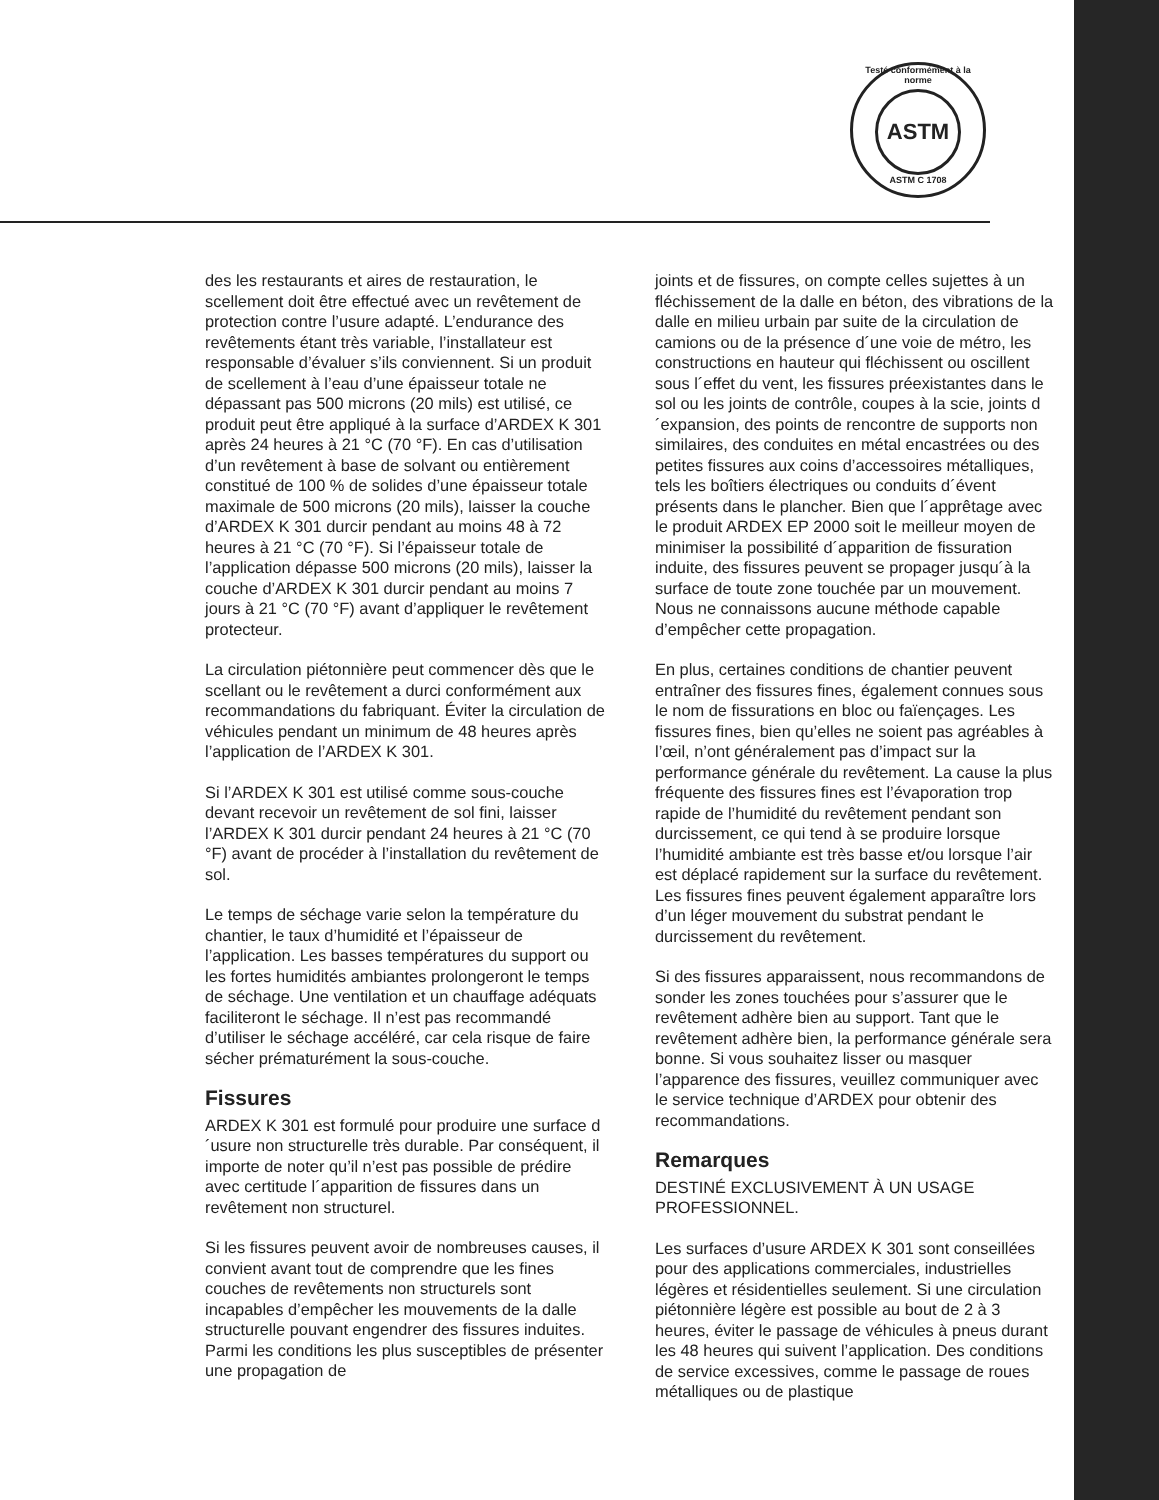Testé conformément à la norme
ASTM
ASTM C 1708
des les restaurants et aires de restauration, le scellement doit être effectué avec un revêtement de protection contre l’usure adapté. L’endurance des revêtements étant très variable, l’installateur est responsable d’évaluer s’ils conviennent. Si un produit de scellement à l’eau d’une épaisseur totale ne dépassant pas 500 microns (20 mils) est utilisé, ce produit peut être appliqué à la surface d’ARDEX K 301 après 24 heures à 21 °C (70 °F). En cas d’utilisation d’un revêtement à base de solvant ou entièrement constitué de 100 % de solides d’une épaisseur totale maximale de 500 microns (20 mils), laisser la couche d’ARDEX K 301 durcir pendant au moins 48 à 72 heures à 21 °C (70 °F). Si l’épaisseur totale de l’application dépasse 500 microns (20 mils), laisser la couche d’ARDEX K 301 durcir pendant au moins 7 jours à 21 °C (70 °F) avant d’appliquer le revêtement protecteur.
La circulation piétonnière peut commencer dès que le scellant ou le revêtement a durci conformément aux recommandations du fabriquant. Éviter la circulation de véhicules pendant un minimum de 48 heures après l’application de l’ARDEX K 301.
Si l’ARDEX K 301 est utilisé comme sous-couche devant recevoir un revêtement de sol fini, laisser l’ARDEX K 301 durcir pendant 24 heures à 21 °C (70 °F) avant de procéder à l’installation du revêtement de sol.
Le temps de séchage varie selon la température du chantier, le taux d’humidité et l’épaisseur de l’application. Les basses températures du support ou les fortes humidités ambiantes prolongeront le temps de séchage. Une ventilation et un chauffage adéquats faciliteront le séchage. Il n’est pas recommandé d’utiliser le séchage accéléré, car cela risque de faire sécher prématurément la sous-couche.
Fissures
ARDEX K 301 est formulé pour produire une surface d´usure non structurelle très durable. Par conséquent, il importe de noter qu’il n’est pas possible de prédire avec certitude l´apparition de fissures dans un revêtement non structurel.
Si les fissures peuvent avoir de nombreuses causes, il convient avant tout de comprendre que les fines couches de revêtements non structurels sont incapables d’empêcher les mouvements de la dalle structurelle pouvant engendrer des fissures induites. Parmi les conditions les plus susceptibles de présenter une propagation de
joints et de fissures, on compte celles sujettes à un fléchissement de la dalle en béton, des vibrations de la dalle en milieu urbain par suite de la circulation de camions ou de la présence d´une voie de métro, les constructions en hauteur qui fléchissent ou oscillent sous l´effet du vent, les fissures préexistantes dans le sol ou les joints de contrôle, coupes à la scie, joints d´expansion, des points de rencontre de supports non similaires, des conduites en métal encastrées ou des petites fissures aux coins d’accessoires métalliques, tels les boîtiers électriques ou conduits d´évent présents dans le plancher. Bien que l´apprêtage avec le produit ARDEX EP 2000 soit le meilleur moyen de minimiser la possibilité d´apparition de fissuration induite, des fissures peuvent se propager jusqu´à la surface de toute zone touchée par un mouvement. Nous ne connaissons aucune méthode capable d’empêcher cette propagation.
En plus, certaines conditions de chantier peuvent entraîner des fissures fines, également connues sous le nom de fissurations en bloc ou faïençages. Les fissures fines, bien qu’elles ne soient pas agréables à l’œil, n’ont généralement pas d’impact sur la performance générale du revêtement. La cause la plus fréquente des fissures fines est l’évaporation trop rapide de l’humidité du revêtement pendant son durcissement, ce qui tend à se produire lorsque l’humidité ambiante est très basse et/ou lorsque l’air est déplacé rapidement sur la surface du revêtement. Les fissures fines peuvent également apparaître lors d’un léger mouvement du substrat pendant le durcissement du revêtement.
Si des fissures apparaissent, nous recommandons de sonder les zones touchées pour s’assurer que le revêtement adhère bien au support. Tant que le revêtement adhère bien, la performance générale sera bonne. Si vous souhaitez lisser ou masquer l’apparence des fissures, veuillez communiquer avec le service technique d’ARDEX pour obtenir des recommandations.
Remarques
DESTINÉ EXCLUSIVEMENT À UN USAGE PROFESSIONNEL.
Les surfaces d’usure ARDEX K 301 sont conseillées pour des applications commerciales, industrielles légères et résidentielles seulement. Si une circulation piétonnière légère est possible au bout de 2 à 3 heures, éviter le passage de véhicules à pneus durant les 48 heures qui suivent l’application. Des conditions de service excessives, comme le passage de roues métalliques ou de plastique